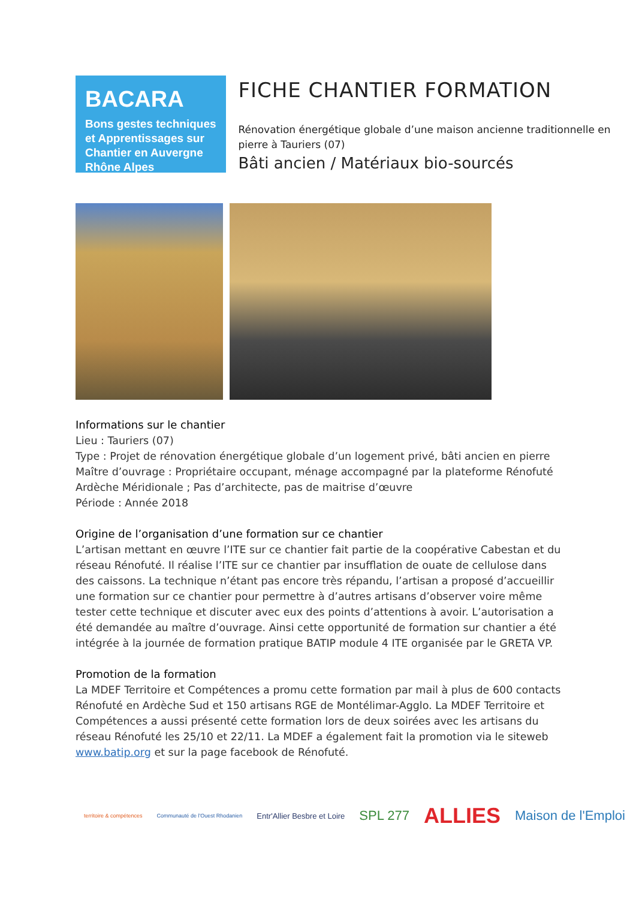BACARA
Bons gestes techniques et Apprentissages sur Chantier en Auvergne Rhône Alpes
FICHE CHANTIER FORMATION
Rénovation énergétique globale d’une maison ancienne traditionnelle en pierre à Tauriers (07)
Bâti ancien / Matériaux bio-sourcés
Informations sur le chantier
Lieu : Tauriers (07)
Type : Projet de rénovation énergétique globale d’un logement privé, bâti ancien en pierre
Maître d’ouvrage : Propriétaire occupant, ménage accompagné par la plateforme Rénofuté Ardèche Méridionale ; Pas d’architecte, pas de maitrise d’œuvre
Période : Année 2018
Origine de l’organisation d’une formation sur ce chantier
L’artisan mettant en œuvre l’ITE sur ce chantier fait partie de la coopérative Cabestan et du réseau Rénofuté. Il réalise l’ITE sur ce chantier par insufflation de ouate de cellulose dans des caissons. La technique n’étant pas encore très répandu, l’artisan a proposé d’accueillir une formation sur ce chantier pour permettre à d’autres artisans d’observer voire même tester cette technique et discuter avec eux des points d’attentions à avoir. L’autorisation a été demandée au maître d’ouvrage. Ainsi cette opportunité de formation sur chantier a été intégrée à la journée de formation pratique BATIP module 4 ITE organisée par le GRETA VP.
Promotion de la formation
La MDEF Territoire et Compétences a promu cette formation par mail à plus de 600 contacts Rénofuté en Ardèche Sud et 150 artisans RGE de Montélimar-Agglo. La MDEF Territoire et Compétences a aussi présenté cette formation lors de deux soirées avec les artisans du réseau Rénofuté les 25/10 et 22/11. La MDEF a également fait la promotion via le siteweb www.batip.org et sur la page facebook de Rénofuté.
territoire & compétences Communauté de l'Ouest Rhodanien Entr'Allier Besbre et Loire SPL 277 ALLIES Maison de l'Emploi